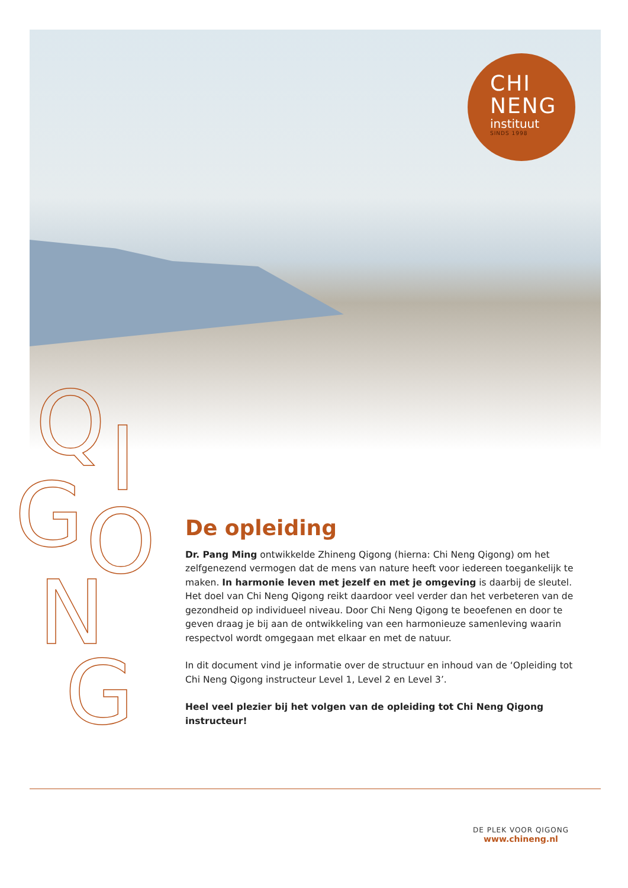CHI
NENG
instituut
SINDS 1998
Q I
G O
N
G
De opleiding
Dr. Pang Ming ontwikkelde Zhineng Qigong (hierna: Chi Neng Qigong) om het zelfgenezend vermogen dat de mens van nature heeft voor iedereen toegankelijk te maken. In harmonie leven met jezelf en met je omgeving is daarbij de sleutel. Het doel van Chi Neng Qigong reikt daardoor veel verder dan het verbeteren van de gezondheid op individueel niveau. Door Chi Neng Qigong te beoefenen en door te geven draag je bij aan de ontwikkeling van een harmonieuze samenleving waarin respectvol wordt omgegaan met elkaar en met de natuur.
In dit document vind je informatie over de structuur en inhoud van de ‘Opleiding tot Chi Neng Qigong instructeur Level 1, Level 2 en Level 3’.
Heel veel plezier bij het volgen van de opleiding tot Chi Neng Qigong instructeur!
DE PLEK VOOR QIGONG
www.chineng.nl